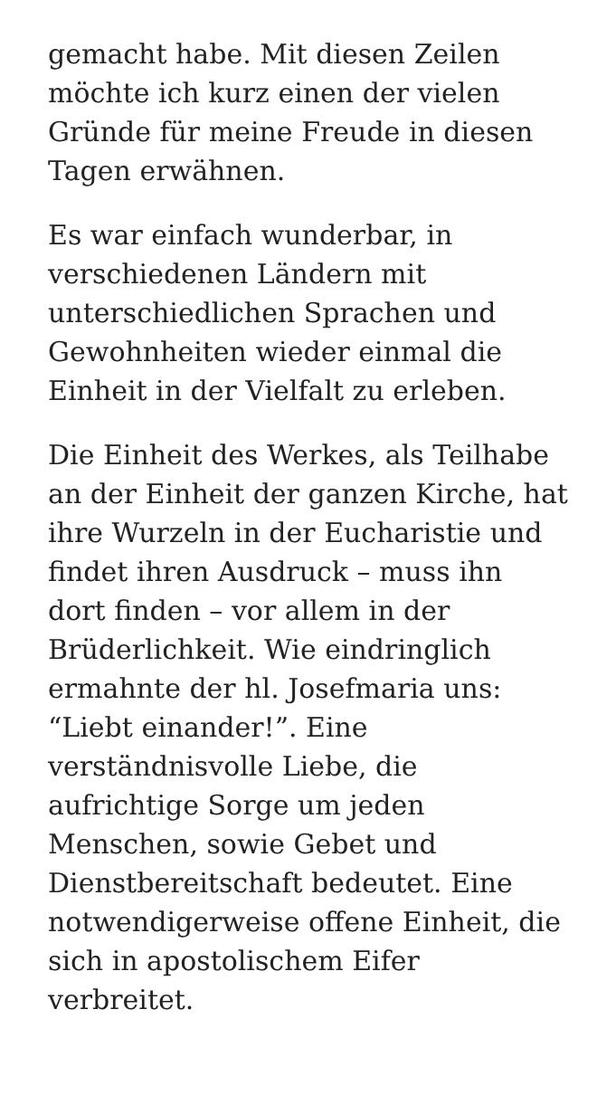gemacht habe. Mit diesen Zeilen
möchte ich kurz einen der vielen
Gründe für meine Freude in diesen
Tagen erwähnen.
Es war einfach wunderbar, in
verschiedenen Ländern mit
unterschiedlichen Sprachen und
Gewohnheiten wieder einmal die
Einheit in der Vielfalt zu erleben.
Die Einheit des Werkes, als Teilhabe
an der Einheit der ganzen Kirche, hat
ihre Wurzeln in der Eucharistie und
findet ihren Ausdruck – muss ihn
dort finden – vor allem in der
Brüderlichkeit. Wie eindringlich
ermahnte der hl. Josefmaria uns:
“Liebt einander!”. Eine
verständnisvolle Liebe, die
aufrichtige Sorge um jeden
Menschen, sowie Gebet und
Dienstbereitschaft bedeutet. Eine
notwendigerweise offene Einheit, die
sich in apostolischem Eifer
verbreitet.